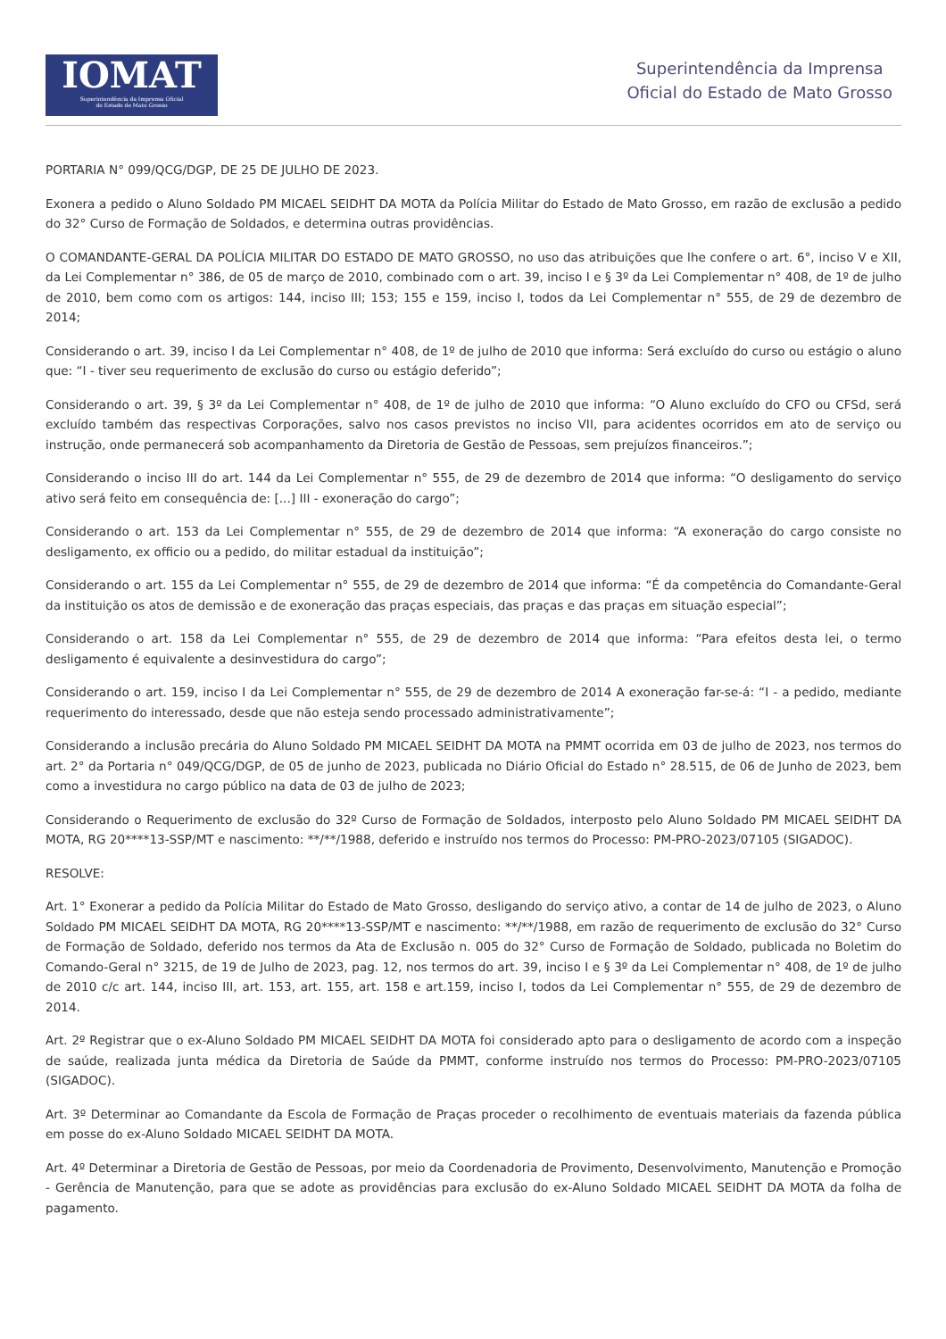IOMAT
Superintendência da Imprensa Oficial
do Estado de Mato Grosso
Superintendência da Imprensa
Oficial do Estado de Mato Grosso
PORTARIA N° 099/QCG/DGP, DE 25 DE JULHO DE 2023.
Exonera a pedido o Aluno Soldado PM MICAEL SEIDHT DA MOTA da Polícia Militar do Estado de Mato Grosso, em razão de exclusão a pedido do 32° Curso de Formação de Soldados, e determina outras providências.
O COMANDANTE-GERAL DA POLÍCIA MILITAR DO ESTADO DE MATO GROSSO, no uso das atribuições que lhe confere o art. 6°, inciso V e XII, da Lei Complementar n° 386, de 05 de março de 2010, combinado com o art. 39, inciso I e § 3º da Lei Complementar n° 408, de 1º de julho de 2010, bem como com os artigos: 144, inciso III; 153; 155 e 159, inciso I, todos da Lei Complementar n° 555, de 29 de dezembro de 2014;
Considerando o art. 39, inciso I da Lei Complementar n° 408, de 1º de julho de 2010 que informa: Será excluído do curso ou estágio o aluno que: “I - tiver seu requerimento de exclusão do curso ou estágio deferido”;
Considerando o art. 39, § 3º da Lei Complementar n° 408, de 1º de julho de 2010 que informa: “O Aluno excluído do CFO ou CFSd, será excluído também das respectivas Corporações, salvo nos casos previstos no inciso VII, para acidentes ocorridos em ato de serviço ou instrução, onde permanecerá sob acompanhamento da Diretoria de Gestão de Pessoas, sem prejuízos financeiros.”;
Considerando o inciso III do art. 144 da Lei Complementar n° 555, de 29 de dezembro de 2014 que informa: “O desligamento do serviço ativo será feito em consequência de: [...] III - exoneração do cargo”;
Considerando o art. 153 da Lei Complementar n° 555, de 29 de dezembro de 2014 que informa: “A exoneração do cargo consiste no desligamento, ex officio ou a pedido, do militar estadual da instituição”;
Considerando o art. 155 da Lei Complementar n° 555, de 29 de dezembro de 2014 que informa: “É da competência do Comandante-Geral da instituição os atos de demissão e de exoneração das praças especiais, das praças e das praças em situação especial”;
Considerando o art. 158 da Lei Complementar n° 555, de 29 de dezembro de 2014 que informa: “Para efeitos desta lei, o termo desligamento é equivalente a desinvestidura do cargo”;
Considerando o art. 159, inciso I da Lei Complementar n° 555, de 29 de dezembro de 2014 A exoneração far-se-á: “I - a pedido, mediante requerimento do interessado, desde que não esteja sendo processado administrativamente”;
Considerando a inclusão precária do Aluno Soldado PM MICAEL SEIDHT DA MOTA na PMMT ocorrida em 03 de julho de 2023, nos termos do art. 2° da Portaria n° 049/QCG/DGP, de 05 de junho de 2023, publicada no Diário Oficial do Estado n° 28.515, de 06 de Junho de 2023, bem como a investidura no cargo público na data de 03 de julho de 2023;
Considerando o Requerimento de exclusão do 32º Curso de Formação de Soldados, interposto pelo Aluno Soldado PM MICAEL SEIDHT DA MOTA, RG 20****13-SSP/MT e nascimento: **/**/1988, deferido e instruído nos termos do Processo: PM-PRO-2023/07105 (SIGADOC).
RESOLVE:
Art. 1° Exonerar a pedido da Polícia Militar do Estado de Mato Grosso, desligando do serviço ativo, a contar de 14 de julho de 2023, o Aluno Soldado PM MICAEL SEIDHT DA MOTA, RG 20****13-SSP/MT e nascimento: **/**/1988, em razão de requerimento de exclusão do 32° Curso de Formação de Soldado, deferido nos termos da Ata de Exclusão n. 005 do 32° Curso de Formação de Soldado, publicada no Boletim do Comando-Geral n° 3215, de 19 de Julho de 2023, pag. 12, nos termos do art. 39, inciso I e § 3º da Lei Complementar n° 408, de 1º de julho de 2010 c/c art. 144, inciso III, art. 153, art. 155, art. 158 e art.159, inciso I, todos da Lei Complementar n° 555, de 29 de dezembro de 2014.
Art. 2º Registrar que o ex-Aluno Soldado PM MICAEL SEIDHT DA MOTA foi considerado apto para o desligamento de acordo com a inspeção de saúde, realizada junta médica da Diretoria de Saúde da PMMT, conforme instruído nos termos do Processo: PM-PRO-2023/07105 (SIGADOC).
Art. 3º Determinar ao Comandante da Escola de Formação de Praças proceder o recolhimento de eventuais materiais da fazenda pública em posse do ex-Aluno Soldado MICAEL SEIDHT DA MOTA.
Art. 4º Determinar a Diretoria de Gestão de Pessoas, por meio da Coordenadoria de Provimento, Desenvolvimento, Manutenção e Promoção - Gerência de Manutenção, para que se adote as providências para exclusão do ex-Aluno Soldado MICAEL SEIDHT DA MOTA da folha de pagamento.